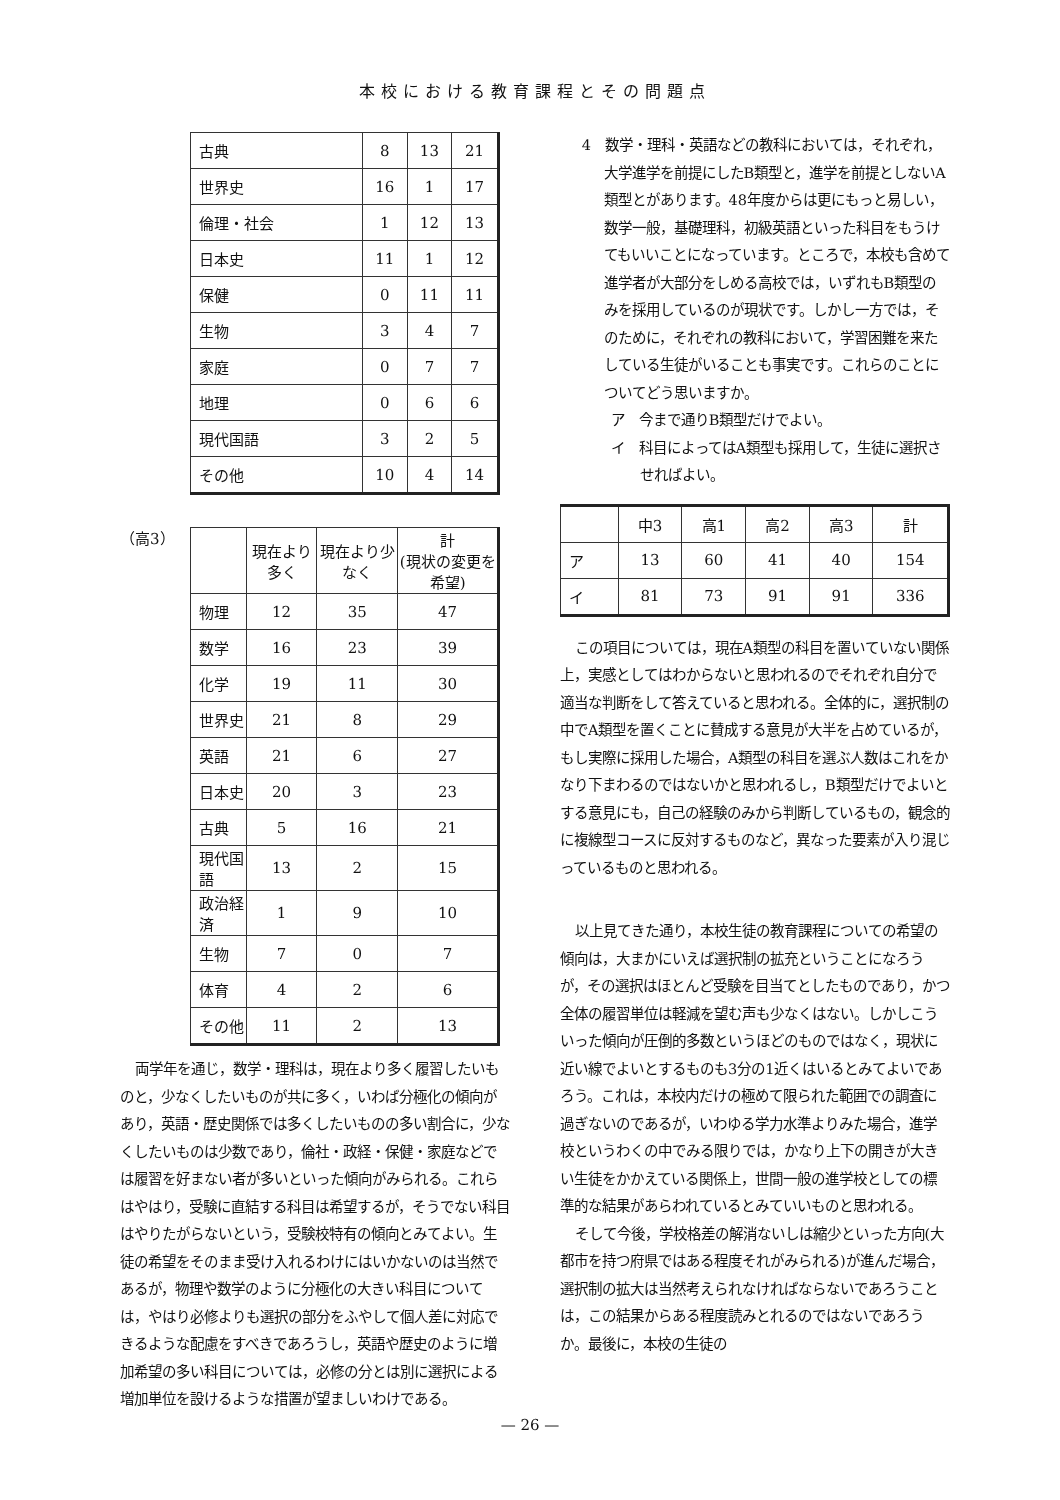本校における教育課程とその問題点
| 古典 | 8 | 13 | 21 |
| 世界史 | 16 | 1 | 17 |
| 倫理・社会 | 1 | 12 | 13 |
| 日本史 | 11 | 1 | 12 |
| 保健 | 0 | 11 | 11 |
| 生物 | 3 | 4 | 7 |
| 家庭 | 0 | 7 | 7 |
| 地理 | 0 | 6 | 6 |
| 現代国語 | 3 | 2 | 5 |
| その他 | 10 | 4 | 14 |
（高3）
| | 現在より多く | 現在より少なく | 計 (現状の変更を希望) |
| --- | --- | --- | --- |
| 物理 | 12 | 35 | 47 |
| 数学 | 16 | 23 | 39 |
| 化学 | 19 | 11 | 30 |
| 世界史 | 21 | 8 | 29 |
| 英語 | 21 | 6 | 27 |
| 日本史 | 20 | 3 | 23 |
| 古典 | 5 | 16 | 21 |
| 現代国語 | 13 | 2 | 15 |
| 政治経済 | 1 | 9 | 10 |
| 生物 | 7 | 0 | 7 |
| 体育 | 4 | 2 | 6 |
| その他 | 11 | 2 | 13 |
両学年を通じ，数学・理科は，現在より多く履習したいものと，少なくしたいものが共に多く，いわば分極化の傾向があり，英語・歴史関係では多くしたいものの多い割合に，少なくしたいものは少数であり，倫社・政経・保健・家庭などでは履習を好まない者が多いといった傾向がみられる。これらはやはり，受験に直結する科目は希望するが，そうでない科目はやりたがらないという，受験校特有の傾向とみてよい。生徒の希望をそのまま受け入れるわけにはいかないのは当然であるが，物理や数学のように分極化の大きい科目については，やはり必修よりも選択の部分をふやして個人差に対応できるような配慮をすべきであろうし，英語や歴史のように増加希望の多い科目については，必修の分とは別に選択による増加単位を設けるような措置が望ましいわけである。
4　数学・理科・英語などの教科においては，それぞれ，大学進学を前提にしたB類型と，進学を前提としないA類型とがあります。48年度からは更にもっと易しい，数学一般，基礎理科，初級英語といった科目をもうけてもいいことになっています。ところで，本校も含めて進学者が大部分をしめる高校では，いずれもB類型のみを採用しているのが現状です。しかし一方では，そのために，それぞれの教科において，学習困難を来たしている生徒がいることも事実です。これらのことについてどう思いますか。
ア　今まで通りB類型だけでよい。
イ　科目によってはA類型も採用して，生徒に選択させればよい。
| | 中3 | 高1 | 高2 | 高3 | 計 |
| --- | --- | --- | --- | --- | --- |
| ア | 13 | 60 | 41 | 40 | 154 |
| イ | 81 | 73 | 91 | 91 | 336 |
この項目については，現在A類型の科目を置いていない関係上，実感としてはわからないと思われるのでそれぞれ自分で適当な判断をして答えていると思われる。全体的に，選択制の中でA類型を置くことに賛成する意見が大半を占めているが，もし実際に採用した場合，A類型の科目を選ぶ人数はこれをかなり下まわるのではないかと思われるし，B類型だけでよいとする意見にも，自己の経験のみから判断しているもの，観念的に複線型コースに反対するものなど，異なった要素が入り混じっているものと思われる。
以上見てきた通り，本校生徒の教育課程についての希望の傾向は，大まかにいえば選択制の拡充ということになろうが，その選択はほとんど受験を目当てとしたものであり，かつ全体の履習単位は軽減を望む声も少なくはない。しかしこういった傾向が圧倒的多数というほどのものではなく，現状に近い線でよいとするものも3分の1近くはいるとみてよいであろう。これは，本校内だけの極めて限られた範囲での調査に過ぎないのであるが，いわゆる学力水準よりみた場合，進学校というわくの中でみる限りでは，かなり上下の開きが大きい生徒をかかえている関係上，世間一般の進学校としての標準的な結果があらわれているとみていいものと思われる。
そして今後，学校格差の解消ないしは縮少といった方向(大都市を持つ府県ではある程度それがみられる)が進んだ場合，選択制の拡大は当然考えられなければならないであろうことは，この結果からある程度読みとれるのではないであろうか。最後に，本校の生徒の
— 26 —